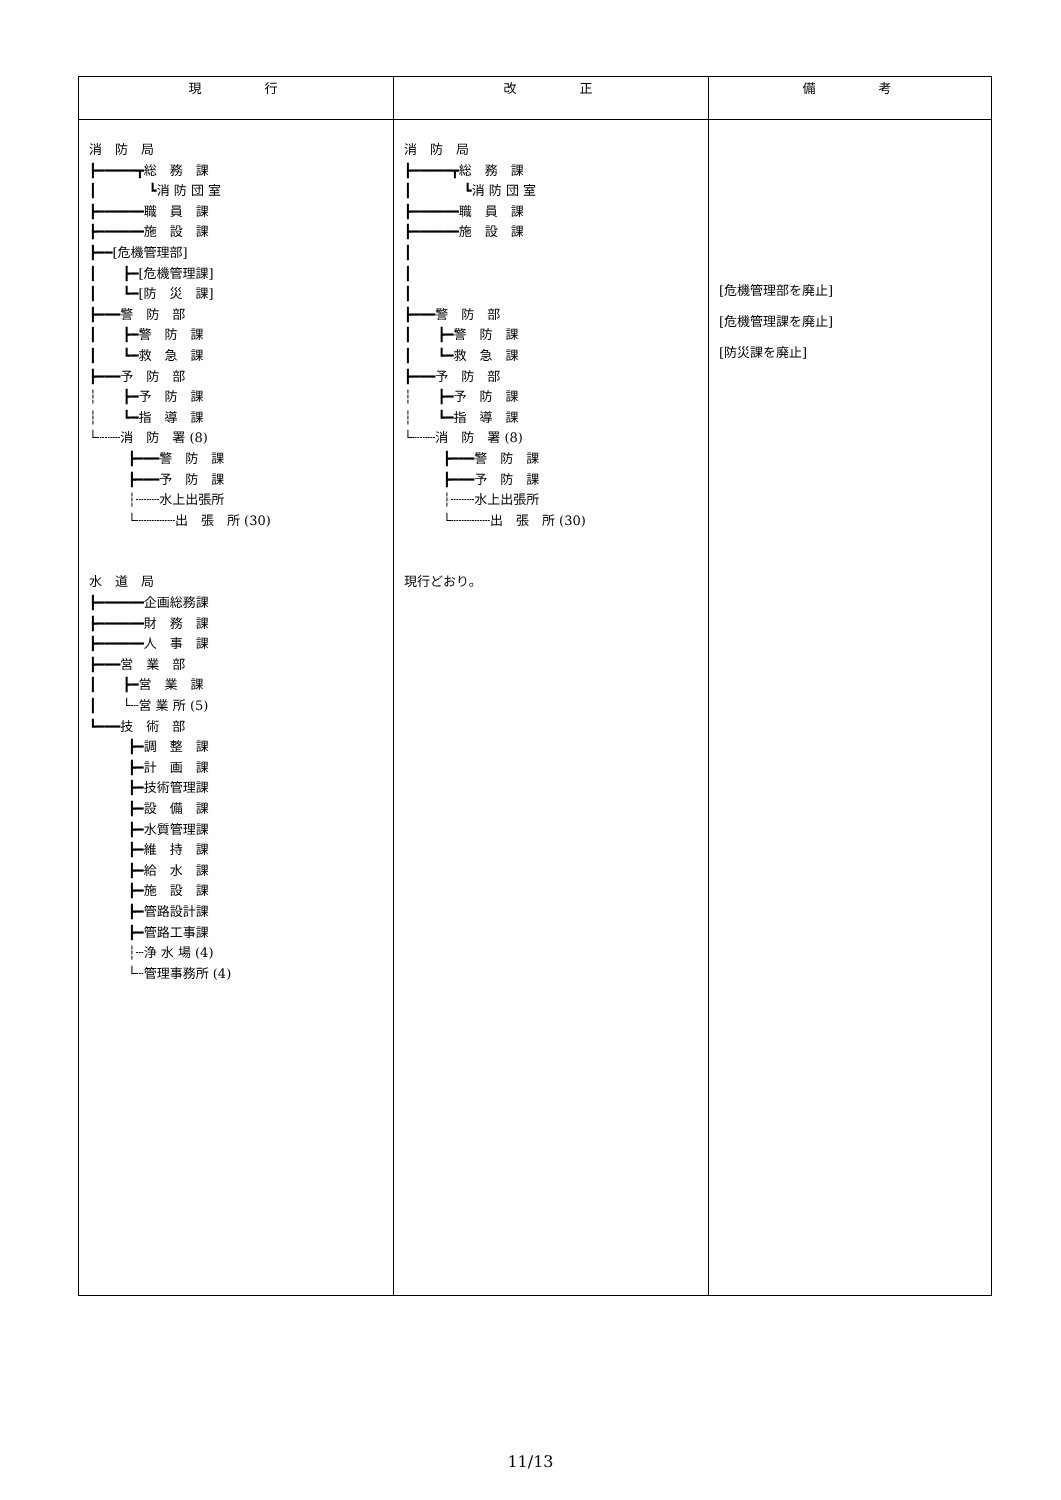| 現 行 | 改 正 | 備 考 |
| --- | --- | --- |
| 消 防 局 ┣━━━━━┳総 務 課 ┃ ┗消 防 団 室 ┣━━━━━━職 員 課 ┣━━━━━━施 設 課 ┣━━[危機管理部] ┃ ┣━[危機管理課] ┃ ┗━[防 災 課] ┣━━━警 防 部 ┃ ┣━警 防 課 ┃ ┗━救 急 課 ┣━━━予 防 部 ┆ ┣━予 防 課 ┆ ┗━指 導 課 └┄┄┄消 防 署 (8) ┣━━━警 防 課 ┣━━━予 防 課 ┆┄┄┄水上出張所 └┄┄┄┄┄出 張 所 (30) 水 道 局 ┣━━━━━━企画総務課 ┣━━━━━━財 務 課 ┣━━━━━━人 事 課 ┣━━━営 業 部 ┃ ┣━営 業 課 ┃ └┄営 業 所 (5) ┗━━━技 術 部 ┣━調 整 課 ┣━計 画 課 ┣━技術管理課 ┣━設 備 課 ┣━水質管理課 ┣━維 持 課 ┣━給 水 課 ┣━施 設 課 ┣━管路設計課 ┣━管路工事課 ┆┄浄 水 場 (4) └┄管理事務所 (4) | 消 防 局 ┣━━━━━┳総 務 課 ┃ ┗消 防 団 室 ┣━━━━━━職 員 課 ┣━━━━━━施 設 課 ┃ ┃ ┃ ┣━━━警 防 部 ┃ ┣━警 防 課 ┃ ┗━救 急 課 ┣━━━予 防 部 ┆ ┣━予 防 課 ┆ ┗━指 導 課 └┄┄┄消 防 署 (8) ┣━━━警 防 課 ┣━━━予 防 課 ┆┄┄┄水上出張所 └┄┄┄┄┄出 張 所 (30) 現行どおり。 | [危機管理部を廃止] [危機管理課を廃止] [防災課を廃止] |
11/13